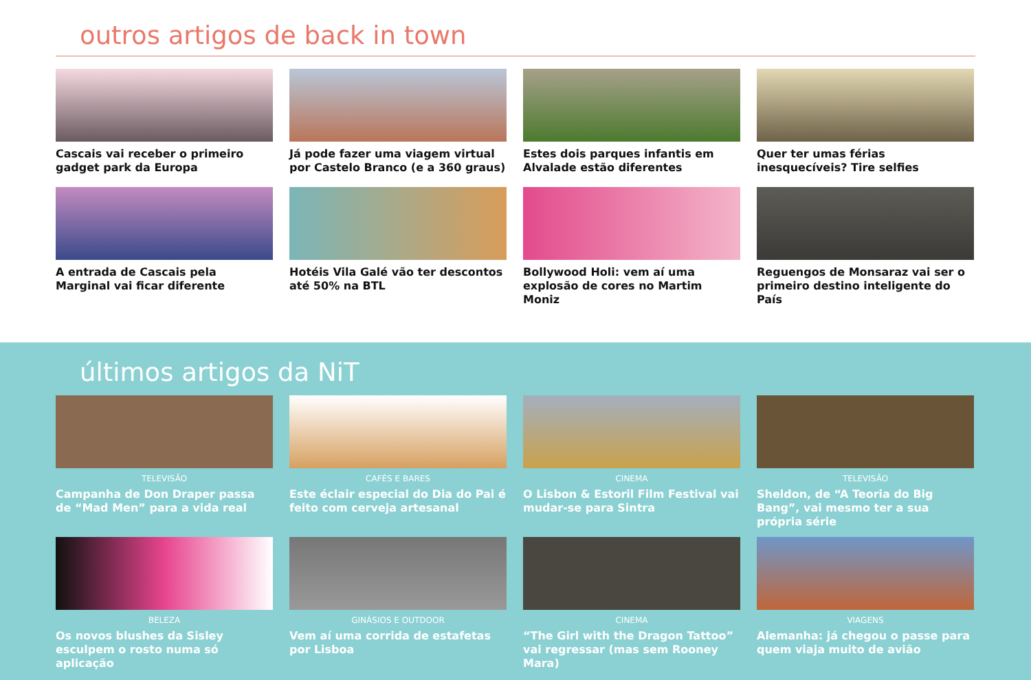outros artigos de back in town
Cascais vai receber o primeiro gadget park da Europa
Já pode fazer uma viagem virtual por Castelo Branco (e a 360 graus)
Estes dois parques infantis em Alvalade estão diferentes
Quer ter umas férias inesquecíveis? Tire selfies
A entrada de Cascais pela Marginal vai ficar diferente
Hotéis Vila Galé vão ter descontos até 50% na BTL
Bollywood Holi: vem aí uma explosão de cores no Martim Moniz
Reguengos de Monsaraz vai ser o primeiro destino inteligente do País
últimos artigos da NiT
TELEVISÃO
Campanha de Don Draper passa de “Mad Men” para a vida real
CAFÉS E BARES
Este éclair especial do Dia do Pai é feito com cerveja artesanal
CINEMA
O Lisbon & Estoril Film Festival vai mudar-se para Sintra
TELEVISÃO
Sheldon, de “A Teoria do Big Bang”, vai mesmo ter a sua própria série
BELEZA
Os novos blushes da Sisley esculpem o rosto numa só aplicação
GINÁSIOS E OUTDOOR
Vem aí uma corrida de estafetas por Lisboa
CINEMA
“The Girl with the Dragon Tattoo” vai regressar (mas sem Rooney Mara)
VIAGENS
Alemanha: já chegou o passe para quem viaja muito de avião